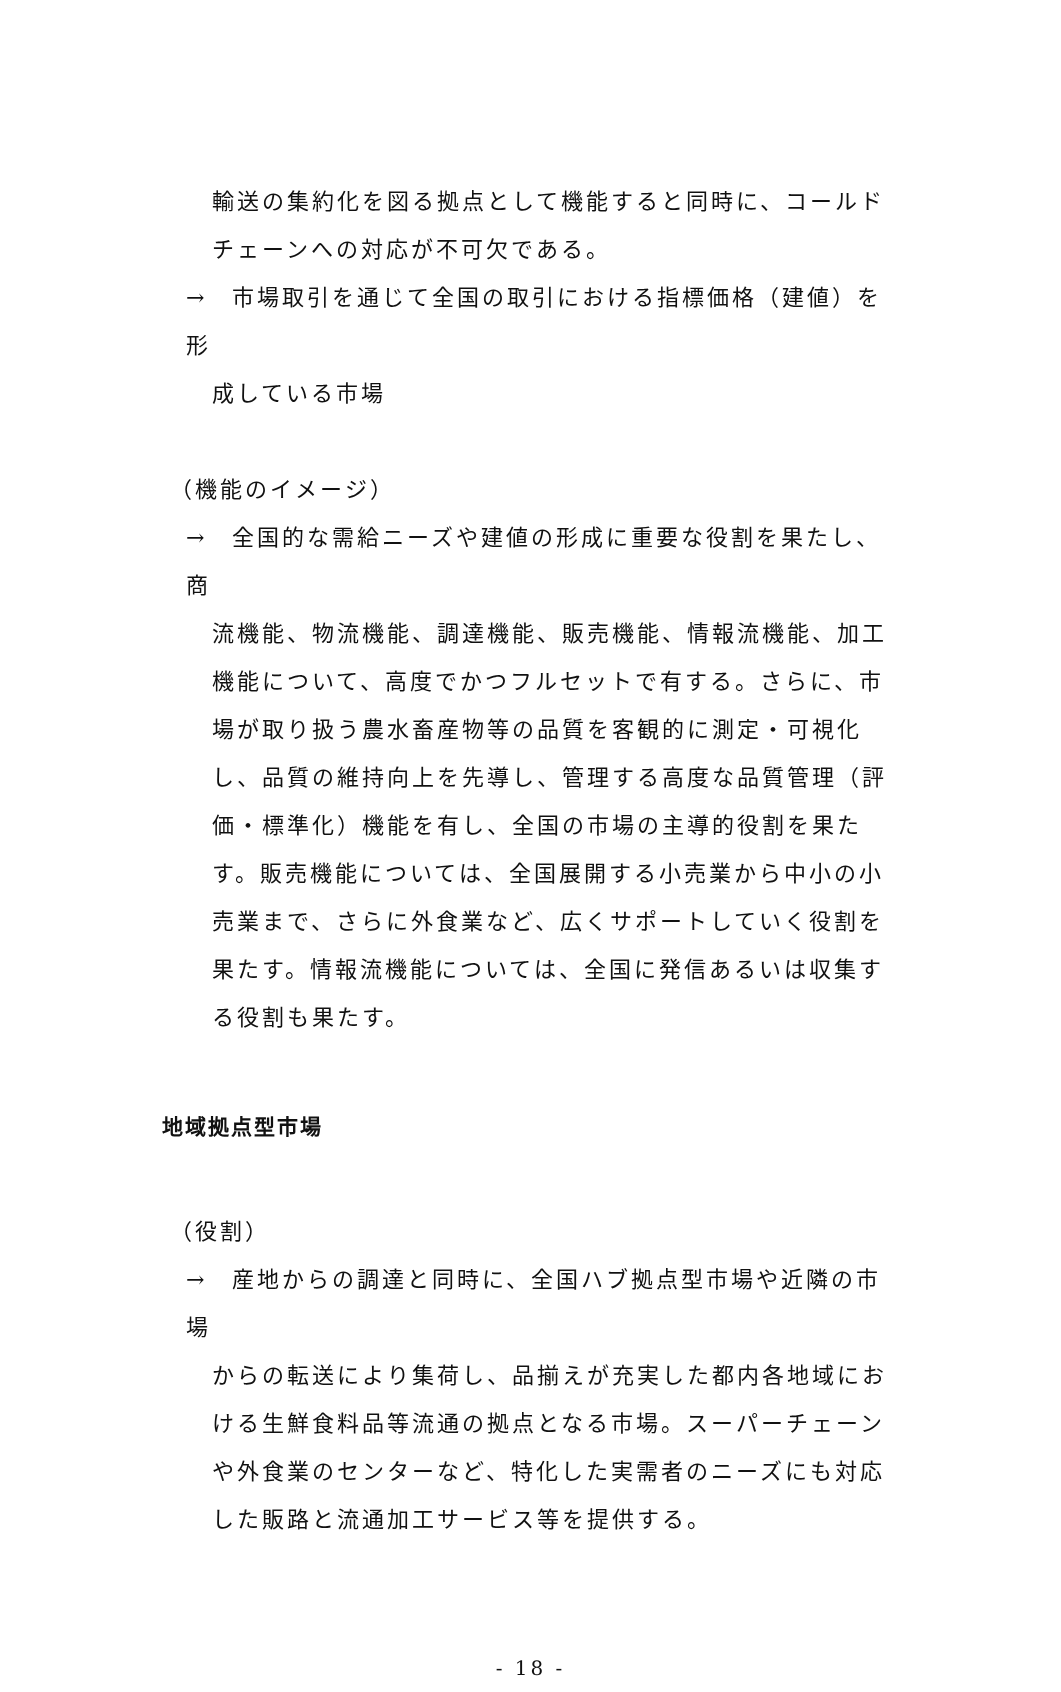輸送の集約化を図る拠点として機能すると同時に、コールドチェーンへの対応が不可欠である。
→　市場取引を通じて全国の取引における指標価格（建値）を形
成している市場
（機能のイメージ）
→　全国的な需給ニーズや建値の形成に重要な役割を果たし、商
流機能、物流機能、調達機能、販売機能、情報流機能、加工機能について、高度でかつフルセットで有する。さらに、市場が取り扱う農水畜産物等の品質を客観的に測定・可視化し、品質の維持向上を先導し、管理する高度な品質管理（評価・標準化）機能を有し、全国の市場の主導的役割を果たす。販売機能については、全国展開する小売業から中小の小売業まで、さらに外食業など、広くサポートしていく役割を果たす。情報流機能については、全国に発信あるいは収集する役割も果たす。
地域拠点型市場
（役割）
→　産地からの調達と同時に、全国ハブ拠点型市場や近隣の市場
からの転送により集荷し、品揃えが充実した都内各地域における生鮮食料品等流通の拠点となる市場。スーパーチェーンや外食業のセンターなど、特化した実需者のニーズにも対応した販路と流通加工サービス等を提供する。
- 18 -